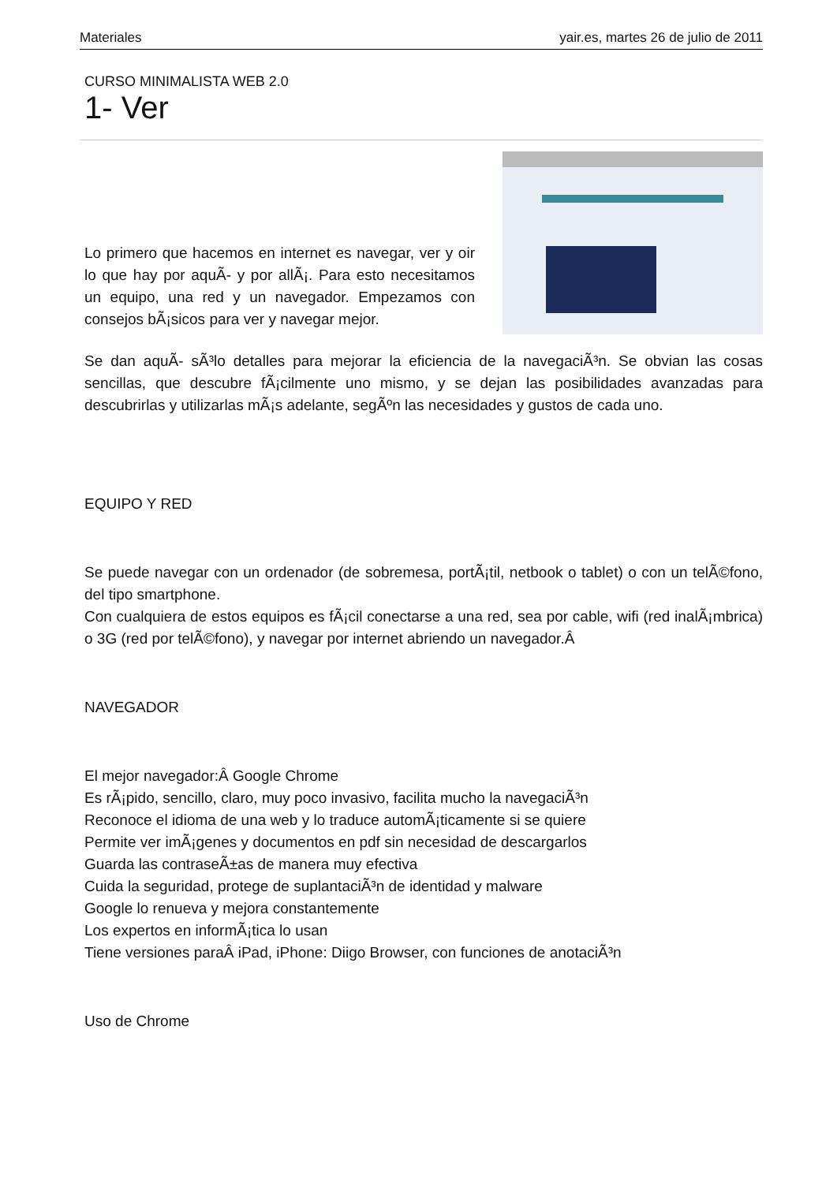Materiales yair.es, martes 26 de julio de 2011
CURSO MINIMALISTA WEB 2.0
1- Ver
Lo primero que hacemos en internet es navegar, ver y oir lo que hay por aquÃ- y por allÃ¡. Para esto necesitamos un equipo, una red y un navegador. Empezamos con consejos bÃ¡sicos para ver y navegar mejor.
Se dan aquÃ- sÃ³lo detalles para mejorar la eficiencia de la navegaciÃ³n. Se obvian las cosas sencillas, que descubre fÃ¡cilmente uno mismo, y se dejan las posibilidades avanzadas para descubrirlas y utilizarlas mÃ¡s adelante, segÃºn las necesidades y gustos de cada uno.
EQUIPO Y RED
Se puede navegar con un ordenador (de sobremesa, portÃ¡til, netbook o tablet) o con un telÃ©fono, del tipo smartphone.
Con cualquiera de estos equipos es fÃ¡cil conectarse a una red, sea por cable, wifi (red inalÃ¡mbrica) o 3G (red por telÃ©fono), y navegar por internet abriendo un navegador.Â
NAVEGADOR
El mejor navegador:Â Google Chrome
Es rÃ¡pido, sencillo, claro, muy poco invasivo, facilita mucho la navegaciÃ³n
Reconoce el idioma de una web y lo traduce automÃ¡ticamente si se quiere
Permite ver imÃ¡genes y documentos en pdf sin necesidad de descargarlos
Guarda las contraseÃ±as de manera muy efectiva
Cuida la seguridad, protege de suplantaciÃ³n de identidad y malware
Google lo renueva y mejora constantemente
Los expertos en informÃ¡tica lo usan
Tiene versiones paraÂ iPad, iPhone: Diigo Browser, con funciones de anotaciÃ³n
Uso de Chrome